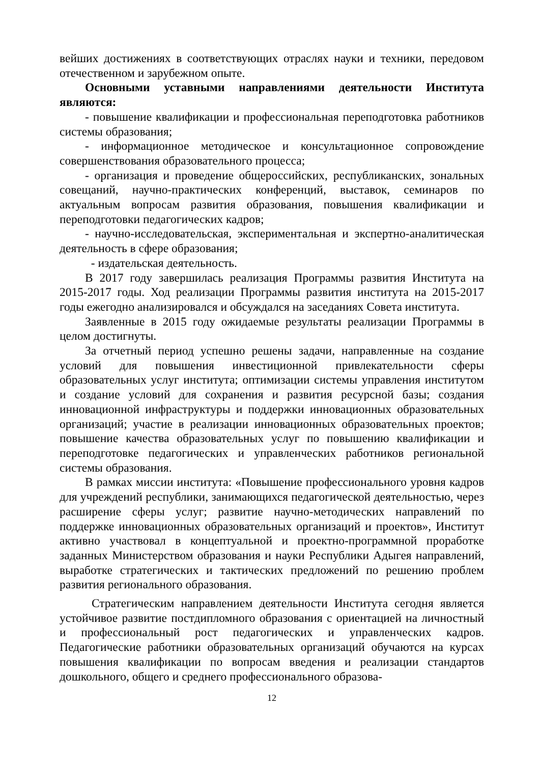вейших достижениях в соответствующих отраслях науки и техники, передовом отечественном и зарубежном опыте.
Основными уставными направлениями деятельности Института являются:
- повышение квалификации и профессиональная переподготовка работников системы образования;
- информационное методическое и консультационное сопровождение совершенствования образовательного процесса;
- организация и проведение общероссийских, республиканских, зональных совещаний, научно-практических конференций, выставок, семинаров по актуальным вопросам развития образования, повышения квалификации и переподготовки педагогических кадров;
- научно-исследовательская, экспериментальная и экспертно-аналитическая деятельность в сфере образования;
- издательская деятельность.
В 2017 году завершилась реализация Программы развития Института на 2015-2017 годы. Ход реализации Программы развития института на 2015-2017 годы ежегодно анализировался и обсуждался на заседаниях Совета института.
Заявленные в 2015 году ожидаемые результаты реализации Программы в целом достигнуты.
За отчетный период успешно решены задачи, направленные на создание условий для повышения инвестиционной привлекательности сферы образовательных услуг института; оптимизации системы управления институтом и создание условий для сохранения и развития ресурсной базы; создания инновационной инфраструктуры и поддержки инновационных образовательных организаций; участие в реализации инновационных образовательных проектов; повышение качества образовательных услуг по повышению квалификации и переподготовке педагогических и управленческих работников региональной системы образования.
В рамках миссии института: «Повышение профессионального уровня кадров для учреждений республики, занимающихся педагогической деятельностью, через расширение сферы услуг; развитие научно-методических направлений по поддержке инновационных образовательных организаций и проектов», Институт активно участвовал в концептуальной и проектно-программной проработке заданных Министерством образования и науки Республики Адыгея направлений, выработке стратегических и тактических предложений по решению проблем развития регионального образования.
Стратегическим направлением деятельности Института сегодня является устойчивое развитие постдипломного образования с ориентацией на личностный и профессиональный рост педагогических и управленческих кадров. Педагогические работники образовательных организаций обучаются на курсах повышения квалификации по вопросам введения и реализации стандартов дошкольного, общего и среднего профессионального образова-
12